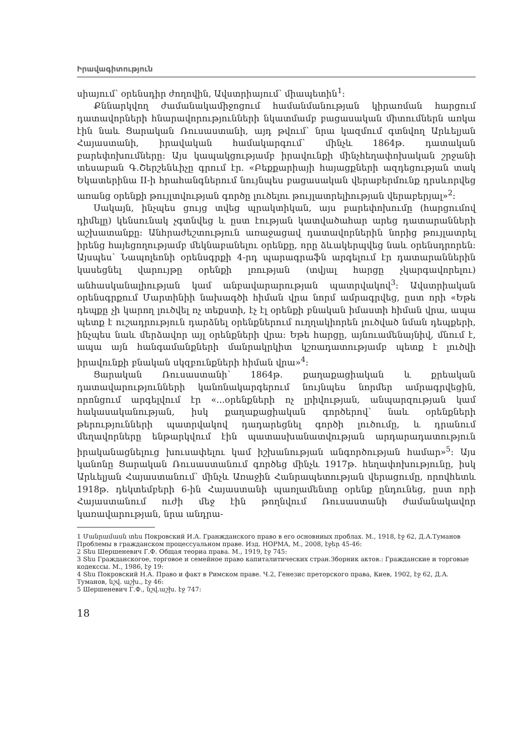Իրավագիտություն
սիայում՝ օրենսդիր ժողովին, Ավստրիայում՝ միապետին<sup>1</sup>:
Քննարկվող ժամանակամիջոցում համանմանության կիրառման հարցում դատավորների հնարավորությունների նկատմամբ բացասական միտումներն առկա էին նաև Ցարական Ռուսաստանի, այդ թվում՝ նրա կազմում գտնվող Արևելյան Հայաստանի, իրավական համակարգում՝ մինչև 1864թ. դատական բարեփոխումները: Այս կապակցությամբ իրավունքի մինչհեղափոխական շրջանի տեսաբան Գ.Շերշենևիչը գրում էր. «Բեքքարիայի հայացքների ազդեցության տակ Եկատերինա II-ի հրահանգներում նույնպես բացասական վերաբերմունք դրսևորվեց առանց օրենքի թույլտվության գործը լուծելու թույլատրելիության վերաբերյալ»<sup>2</sup>:
Սակայն, ինչպես ցույց տվեց պրակտիկան, այս բարեփոխումը (հարցումով դիմելը) կենսունակ չգտնվեց և ըստ էության կատվածահար արեց դատարանների աշխատանքը: Անհրաժեշտություն առաջացավ դատավորներին նորից թույլատրել իրենց հայեցողությամբ մեկնաբանելու օրենքը, որը ձևակերպվեց նաև օրենսդրորեն: Այսպես՝ Նապոլեոնի օրենսգրքի 4-րդ պարագրաֆն արգելում էր դատարաններին կասեցնել վարույթը օրենքի լռության (տվյալ հարցը չկարգավորելու) անհասկանալիության կամ անբավարարության պատրվակով<sup>3</sup>: Ավստրիական օրենսգրքում Մարտինիի նախագծի հիման վրա նորմ ամրագրվեց, ըստ որի «Եթե դեպքը չի կարող լուծվել ոչ տեքստի, էչ էլ օրենքի բնական իմաստի հիման վրա, ապա պետք է ուշադրություն դարձնել օրենքներում ուղղակիորեն լուծված նման դեպքերի, ինչպես նաև մերձավոր այլ օրենքների վրա: Եթե հարցը, այնուամենայնիվ, մնում է, ապա այն հանգամանքների մանրակրկիտ կշռադատությամբ պետք է լուծվի իրավունքի բնական սկզբունքների հիման վրա»<sup>4</sup>:
Ցարական Ռուսաստանի՝ 1864թ. քաղաքացիական և քրեական դատավարությունների կանոնակարգերում նույնպես նորմեր ամրագրվեցին, որոնցում արգելվում էր «...օրենքների ոչ լրիվության, անպարզության կամ հակասականության, իսկ քաղաքացիական գործերով՝ նաև օրենքների թերությունների պատրվակով դադարեցնել գործի լուծումը, և դրանում մեղավորները ենթարկվում էին պատասխանատվության արդարադատություն իրականացնելուց խուսափելու կամ իշխանության անգործության համար»<sup>5</sup>: Այս կանոնը Ցարական Ռուսաստանում գործեց մինչև 1917թ. հեղափոխությունը, իսկ Արևելյան Հայաստանում՝ մինչև Առաջին Հանրապետության վերացումը, որովհետև 1918թ. դեկտեմբերի 6-ին Հայաստանի պառլամենտը օրենք ընդունեց, ըստ որի Հայաստանում ուժի մեջ էին թողնվում Ռուսաստանի ժամանակավոր կառավարության, նրա անդրա-
1 Մանրամասն տես Покровский И.А. Гранжданского право в его основниых проблах. М., 1918, էջ 62, Д.А.Туманов Проблемы в гражданском процессуальном праве. Изд. НОРМА, М., 2008, էջեր 45-46:
2 Տես Шершеневич Г.Ф. Общая теориа права. М., 1919, էջ 745:
3 Տես Гражданскогое, торговое и семейное право капиталитических стран.Зборник актов.: Гражданские и торговые кодекссы. М., 1986, էջ 19:
4 Տես Покровский Н.А. Право и факт в Римском праве. Ч.2, Генезис преторского права, Киев, 1902, էջ 62, Д.А. Туманов, նշվ. աշխ., էջ 46:
5 Шершеневич Г.Ф., նշվ.աշխ. էջ 747:
18